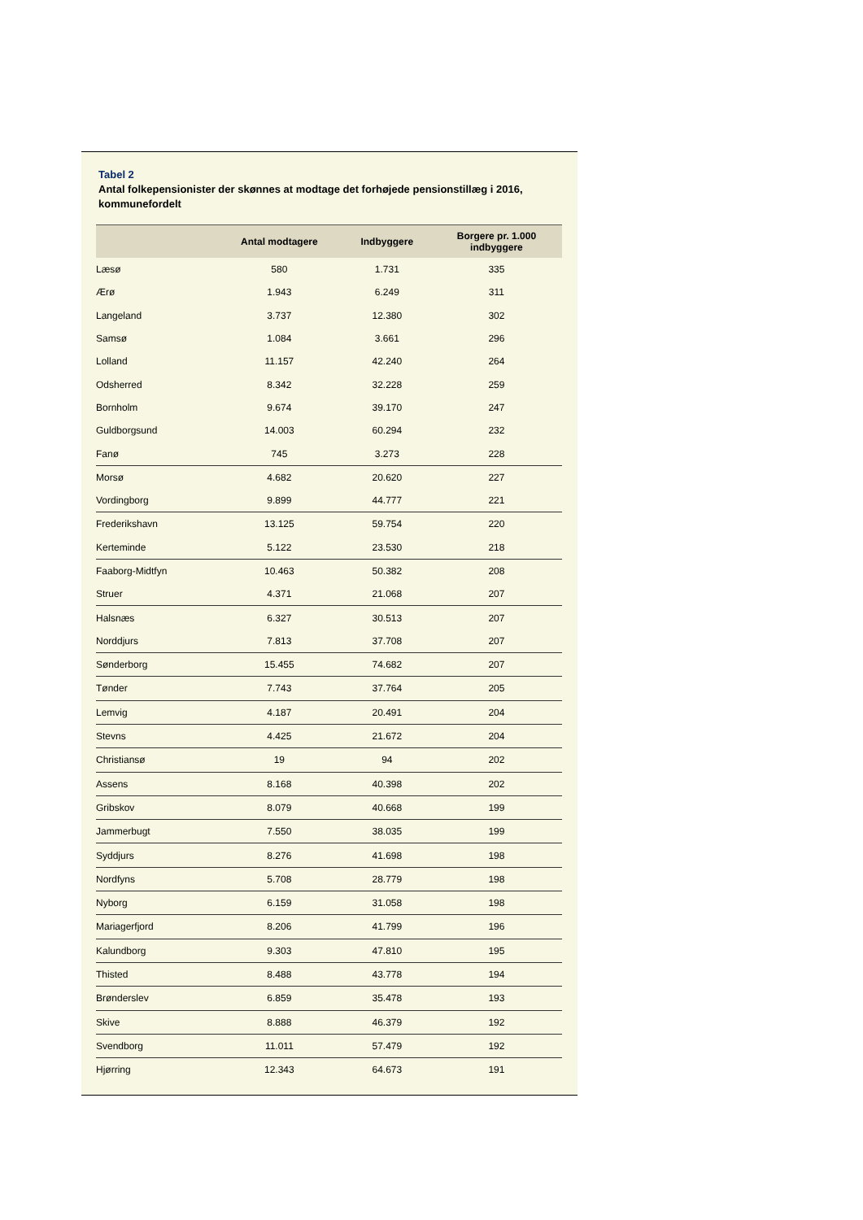Tabel 2
Antal folkepensionister der skønnes at modtage det forhøjede pensionstillæg i 2016, kommunefordelt
| | Antal modtagere | Indbyggere | Borgere pr. 1.000 indbyggere |
| --- | --- | --- | --- |
| Læsø | 580 | 1.731 | 335 |
| Ærø | 1.943 | 6.249 | 311 |
| Langeland | 3.737 | 12.380 | 302 |
| Samsø | 1.084 | 3.661 | 296 |
| Lolland | 11.157 | 42.240 | 264 |
| Odsherred | 8.342 | 32.228 | 259 |
| Bornholm | 9.674 | 39.170 | 247 |
| Guldborgsund | 14.003 | 60.294 | 232 |
| Fanø | 745 | 3.273 | 228 |
| Morsø | 4.682 | 20.620 | 227 |
| Vordingborg | 9.899 | 44.777 | 221 |
| Frederikshavn | 13.125 | 59.754 | 220 |
| Kerteminde | 5.122 | 23.530 | 218 |
| Faaborg-Midtfyn | 10.463 | 50.382 | 208 |
| Struer | 4.371 | 21.068 | 207 |
| Halsnæs | 6.327 | 30.513 | 207 |
| Norddjurs | 7.813 | 37.708 | 207 |
| Sønderborg | 15.455 | 74.682 | 207 |
| Tønder | 7.743 | 37.764 | 205 |
| Lemvig | 4.187 | 20.491 | 204 |
| Stevns | 4.425 | 21.672 | 204 |
| Christiansø | 19 | 94 | 202 |
| Assens | 8.168 | 40.398 | 202 |
| Gribskov | 8.079 | 40.668 | 199 |
| Jammerbugt | 7.550 | 38.035 | 199 |
| Syddjurs | 8.276 | 41.698 | 198 |
| Nordfyns | 5.708 | 28.779 | 198 |
| Nyborg | 6.159 | 31.058 | 198 |
| Mariagerfjord | 8.206 | 41.799 | 196 |
| Kalundborg | 9.303 | 47.810 | 195 |
| Thisted | 8.488 | 43.778 | 194 |
| Brønderslev | 6.859 | 35.478 | 193 |
| Skive | 8.888 | 46.379 | 192 |
| Svendborg | 11.011 | 57.479 | 192 |
| Hjørring | 12.343 | 64.673 | 191 |